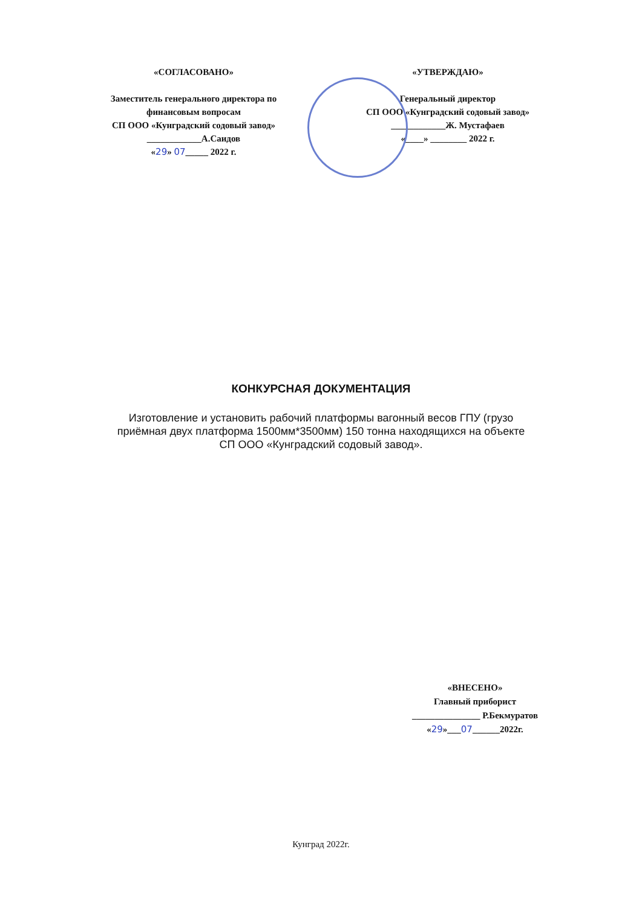«СОГЛАСОВАНО»
Заместитель генерального директора по
финансовым вопросам
СП ООО «Кунградский содовый завод»
____________А.Саидов
«29» 07_____ 2022 г.
«УТВЕРЖДАЮ»
Генеральный директор
СП ООО «Кунградский содовый завод»
____________Ж. Мустафаев
«____» ________ 2022 г.
КОНКУРСНАЯ ДОКУМЕНТАЦИЯ
Изготовление и установить рабочий платформы вагонный весов ГПУ (грузо
приёмная двух платформа 1500мм*3500мм) 150 тонна находящихся на объекте
СП ООО «Кунградский содовый завод».
«ВНЕСЕНО»
Главный приборист
_______________ Р.Бекмуратов
«29»___07______2022г.
Кунград 2022г.